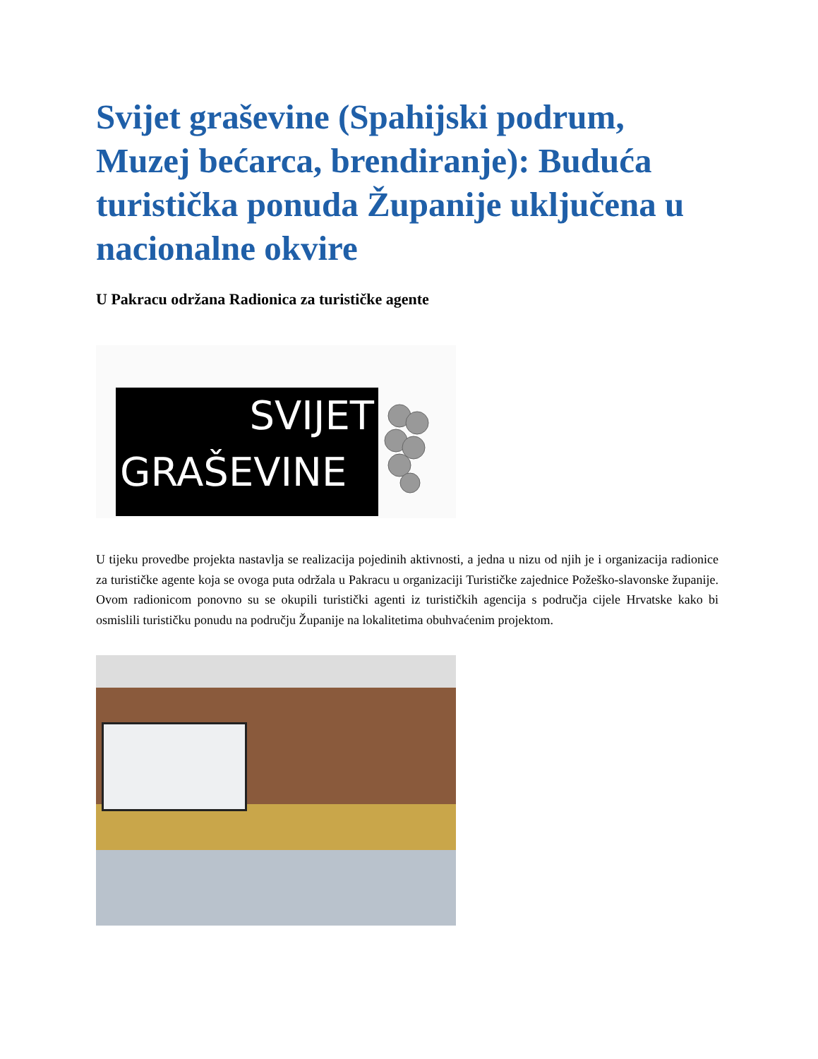Svijet graševine (Spahijski podrum, Muzej bećarca, brendiranje): Buduća turistička ponuda Županije uključena u nacionalne okvire
U Pakracu održana Radionica za turističke agente
SVIJET
GRAŠEVINE
U tijeku provedbe projekta nastavlja se realizacija pojedinih aktivnosti, a jedna u nizu od njih je i organizacija radionice za turističke agente koja se ovoga puta održala u Pakracu u organizaciji Turističke zajednice Požeško-slavonske županije. Ovom radionicom ponovno su se okupili turistički agenti iz turističkih agencija s područja cijele Hrvatske kako bi osmislili turističku ponudu na području Županije na lokalitetima obuhvaćenim projektom.